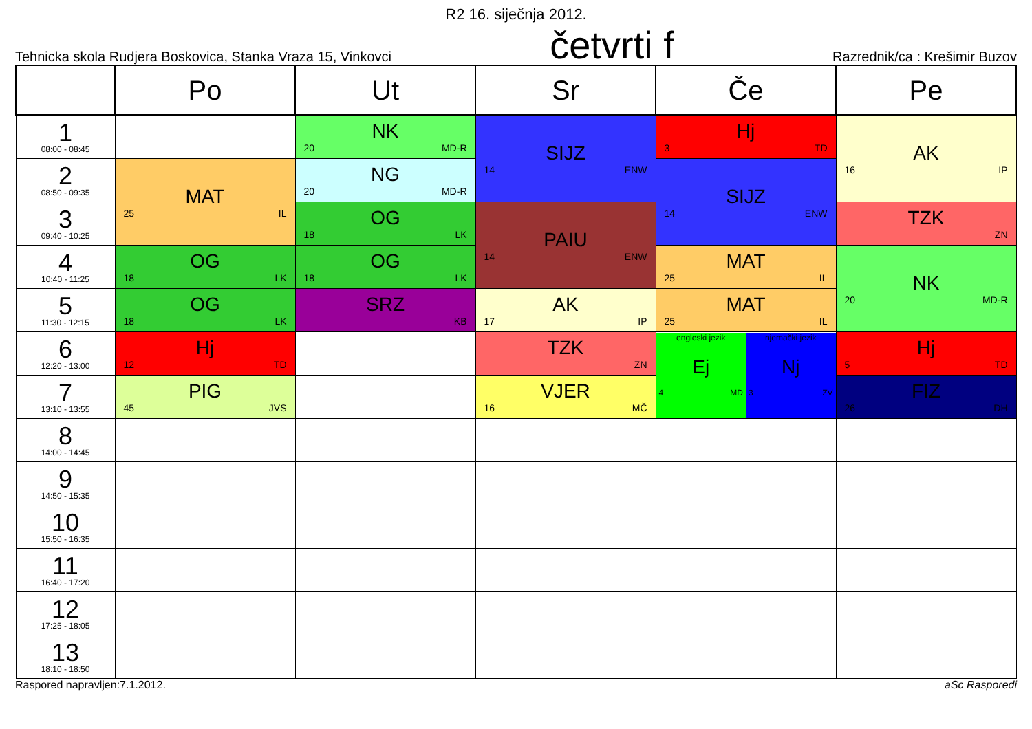R2 16. siječnja 2012.
Tehnicka skola Rudjera Boskovica, Stanka Vraza 15, Vinkovci
četvrti f
Razrednik/ca : Krešimir Buzov
| | Po | Ut | Sr | Če | Pe |
| --- | --- | --- | --- | --- | --- |
| 1 08:00 - 08:45 | | NK 20 MD-R | SIJZ 14 ENW | Hj 3 TD | AK 16 IP |
| 2 08:50 - 09:35 | MAT 25 IL | NG 20 MD-R | | SIJZ 14 ENW | |
| 3 09:40 - 10:25 | | OG 18 LK | PAIU 14 ENW | | TZK ZN |
| 4 10:40 - 11:25 | OG 18 LK | OG 18 LK | | MAT 25 IL | NK 20 MD-R |
| 5 11:30 - 12:15 | OG 18 LK | SRZ KB | AK 17 IP | MAT 25 IL | |
| 6 12:20 - 13:00 | Hj 12 TD | | TZK ZN | engleski jezik Ej 4 MD njemački jezik Nj 3 ZV | Hj 5 TD |
| 7 13:10 - 13:55 | PIG 45 JVS | | VJER 16 MČ | | FIZ 26 DH |
| 8 14:00 - 14:45 | | | | | |
| 9 14:50 - 15:35 | | | | | |
| 10 15:50 - 16:35 | | | | | |
| 11 16:40 - 17:20 | | | | | |
| 12 17:25 - 18:05 | | | | | |
| 13 18:10 - 18:50 | | | | | |
Raspored napravljen:7.1.2012. aSc Rasporedi